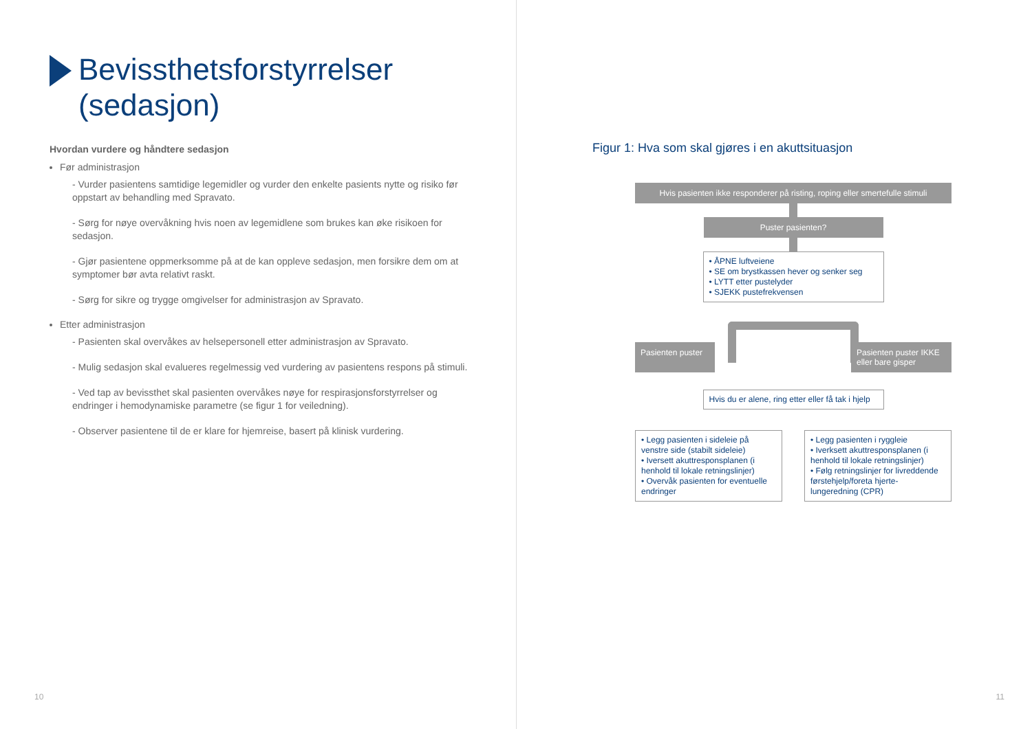Bevissthetsforstyrrelser
(sedasjon)
Hvordan vurdere og håndtere sedasjon
Før administrasjon
- Vurder pasientens samtidige legemidler og vurder den enkelte pasients nytte og risiko før oppstart av behandling med Spravato.
- Sørg for nøye overvåkning hvis noen av legemidlene som brukes kan øke risikoen for sedasjon.
- Gjør pasientene oppmerksomme på at de kan oppleve sedasjon, men forsikre dem om at symptomer bør avta relativt raskt.
- Sørg for sikre og trygge omgivelser for administrasjon av Spravato.
Etter administrasjon
- Pasienten skal overvåkes av helsepersonell etter administrasjon av Spravato.
- Mulig sedasjon skal evalueres regelmessig ved vurdering av pasientens respons på stimuli.
- Ved tap av bevissthet skal pasienten overvåkes nøye for respirasjonsforstyrrelser og endringer i hemodynamiske parametre (se figur 1 for veiledning).
- Observer pasientene til de er klare for hjemreise, basert på klinisk vurdering.
10
Figur 1: Hva som skal gjøres i en akuttsituasjon
Hvis pasienten ikke responderer på risting, roping eller smertefulle stimuli
Puster pasienten?
• ÅPNE luftveiene
• SE om brystkassen hever og senker seg
• LYTT etter pustelyder
• SJEKK pustefrekvensen
Pasienten puster
Pasienten puster IKKE eller bare gisper
Hvis du er alene, ring etter eller få tak i hjelp
• Legg pasienten i sideleie på venstre side (stabilt sideleie)
• Iversett akuttresponsplanen (i henhold til lokale retningslinjer)
• Overvåk pasienten for eventuelle endringer
• Legg pasienten i ryggleie
• Iverksett akuttresponsplanen (i henhold til lokale retningslinjer)
• Følg retningslinjer for livreddende førstehjelp/foreta hjerte-lungeredning (CPR)
11